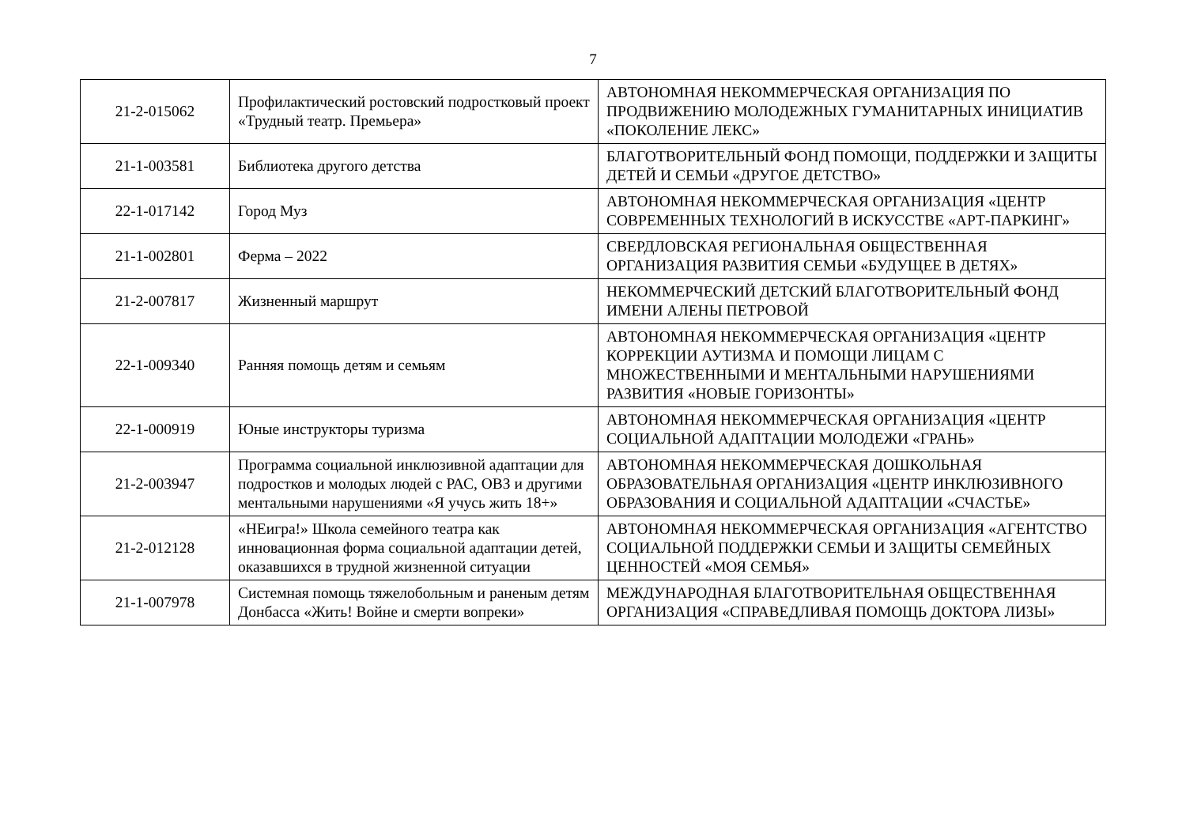7
| 21-2-015062 | Профилактический ростовский подростковый проект «Трудный театр. Премьера» | АВТОНОМНАЯ НЕКОММЕРЧЕСКАЯ ОРГАНИЗАЦИЯ ПО ПРОДВИЖЕНИЮ МОЛОДЕЖНЫХ ГУМАНИТАРНЫХ ИНИЦИАТИВ «ПОКОЛЕНИЕ ЛЕКС» |
| 21-1-003581 | Библиотека другого детства | БЛАГОТВОРИТЕЛЬНЫЙ ФОНД ПОМОЩИ, ПОДДЕРЖКИ И ЗАЩИТЫ ДЕТЕЙ И СЕМЬИ «ДРУГОЕ ДЕТСТВО» |
| 22-1-017142 | Город Муз | АВТОНОМНАЯ НЕКОММЕРЧЕСКАЯ ОРГАНИЗАЦИЯ «ЦЕНТР СОВРЕМЕННЫХ ТЕХНОЛОГИЙ В ИСКУССТВЕ «АРТ-ПАРКИНГ» |
| 21-1-002801 | Ферма – 2022 | СВЕРДЛОВСКАЯ РЕГИОНАЛЬНАЯ ОБЩЕСТВЕННАЯ ОРГАНИЗАЦИЯ РАЗВИТИЯ СЕМЬИ «БУДУЩЕЕ В ДЕТЯХ» |
| 21-2-007817 | Жизненный маршрут | НЕКОММЕРЧЕСКИЙ ДЕТСКИЙ БЛАГОТВОРИТЕЛЬНЫЙ ФОНД ИМЕНИ АЛЕНЫ ПЕТРОВОЙ |
| 22-1-009340 | Ранняя помощь детям и семьям | АВТОНОМНАЯ НЕКОММЕРЧЕСКАЯ ОРГАНИЗАЦИЯ «ЦЕНТР КОРРЕКЦИИ АУТИЗМА И ПОМОЩИ ЛИЦАМ С МНОЖЕСТВЕННЫМИ И МЕНТАЛЬНЫМИ НАРУШЕНИЯМИ РАЗВИТИЯ «НОВЫЕ ГОРИЗОНТЫ» |
| 22-1-000919 | Юные инструкторы туризма | АВТОНОМНАЯ НЕКОММЕРЧЕСКАЯ ОРГАНИЗАЦИЯ «ЦЕНТР СОЦИАЛЬНОЙ АДАПТАЦИИ МОЛОДЕЖИ «ГРАНЬ» |
| 21-2-003947 | Программа социальной инклюзивной адаптации для подростков и молодых людей с РАС, ОВЗ и другими ментальными нарушениями «Я учусь жить 18+» | АВТОНОМНАЯ НЕКОММЕРЧЕСКАЯ ДОШКОЛЬНАЯ ОБРАЗОВАТЕЛЬНАЯ ОРГАНИЗАЦИЯ «ЦЕНТР ИНКЛЮЗИВНОГО ОБРАЗОВАНИЯ И СОЦИАЛЬНОЙ АДАПТАЦИИ «СЧАСТЬЕ» |
| 21-2-012128 | «НЕигра!» Школа семейного театра как инновационная форма социальной адаптации детей, оказавшихся в трудной жизненной ситуации | АВТОНОМНАЯ НЕКОММЕРЧЕСКАЯ ОРГАНИЗАЦИЯ «АГЕНТСТВО СОЦИАЛЬНОЙ ПОДДЕРЖКИ СЕМЬИ И ЗАЩИТЫ СЕМЕЙНЫХ ЦЕННОСТЕЙ «МОЯ СЕМЬЯ» |
| 21-1-007978 | Системная помощь тяжелобольным и раненым детям Донбасса «Жить! Войне и смерти вопреки» | МЕЖДУНАРОДНАЯ БЛАГОТВОРИТЕЛЬНАЯ ОБЩЕСТВЕННАЯ ОРГАНИЗАЦИЯ «СПРАВЕДЛИВАЯ ПОМОЩЬ ДОКТОРА ЛИЗЫ» |